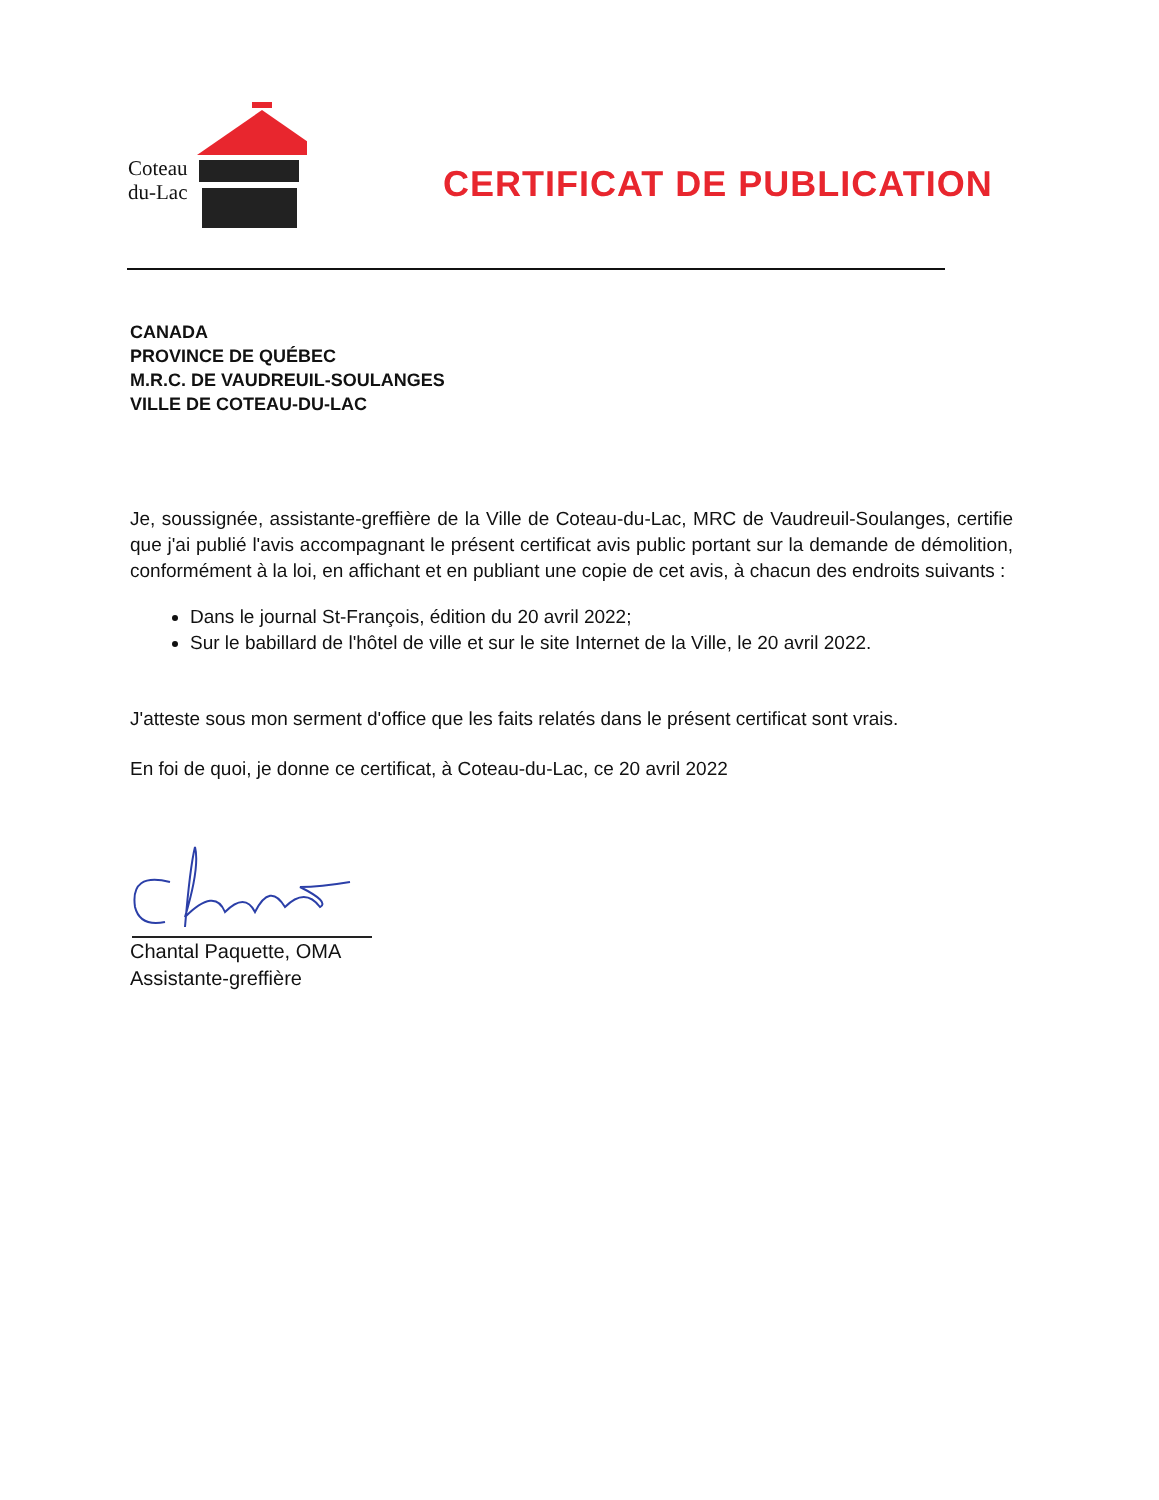Coteau
du-Lac
CERTIFICAT DE PUBLICATION
CANADA
PROVINCE DE QUÉBEC
M.R.C. DE VAUDREUIL-SOULANGES
VILLE DE COTEAU-DU-LAC
Je, soussignée, assistante-greffière de la Ville de Coteau-du-Lac, MRC de Vaudreuil-Soulanges, certifie que j'ai publié l'avis accompagnant le présent certificat avis public portant sur la demande de démolition, conformément à la loi, en affichant et en publiant une copie de cet avis, à chacun des endroits suivants :
Dans le journal St-François, édition du 20 avril 2022;
Sur le babillard de l'hôtel de ville et sur le site Internet de la Ville, le 20 avril 2022.
J'atteste sous mon serment d'office que les faits relatés dans le présent certificat sont vrais.
En foi de quoi, je donne ce certificat, à Coteau-du-Lac, ce 20 avril 2022
Chantal Paquette, OMA
Assistante-greffière